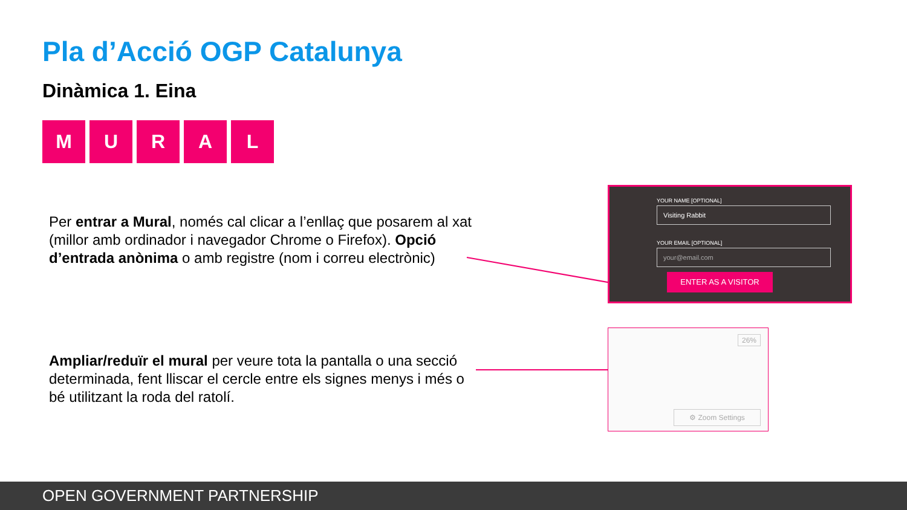Pla d’Acció OGP Catalunya
Dinàmica 1. Eina
M U R A L
Per entrar a Mural, només cal clicar a l’enllaç que posarem al xat (millor amb ordinador i navegador Chrome o Firefox). Opció d’entrada anònima o amb registre (nom i correu electrònic)
Ampliar/reduïr el mural per veure tota la pantalla o una secció determinada, fent lliscar el cercle entre els signes menys i més o bé utilitzant la roda del ratolí.
YOUR NAME [OPTIONAL]
Visiting Rabbit
YOUR EMAIL [OPTIONAL]
your@email.com
ENTER AS A VISITOR
26%
⚙ Zoom Settings
OPEN GOVERNMENT PARTNERSHIP